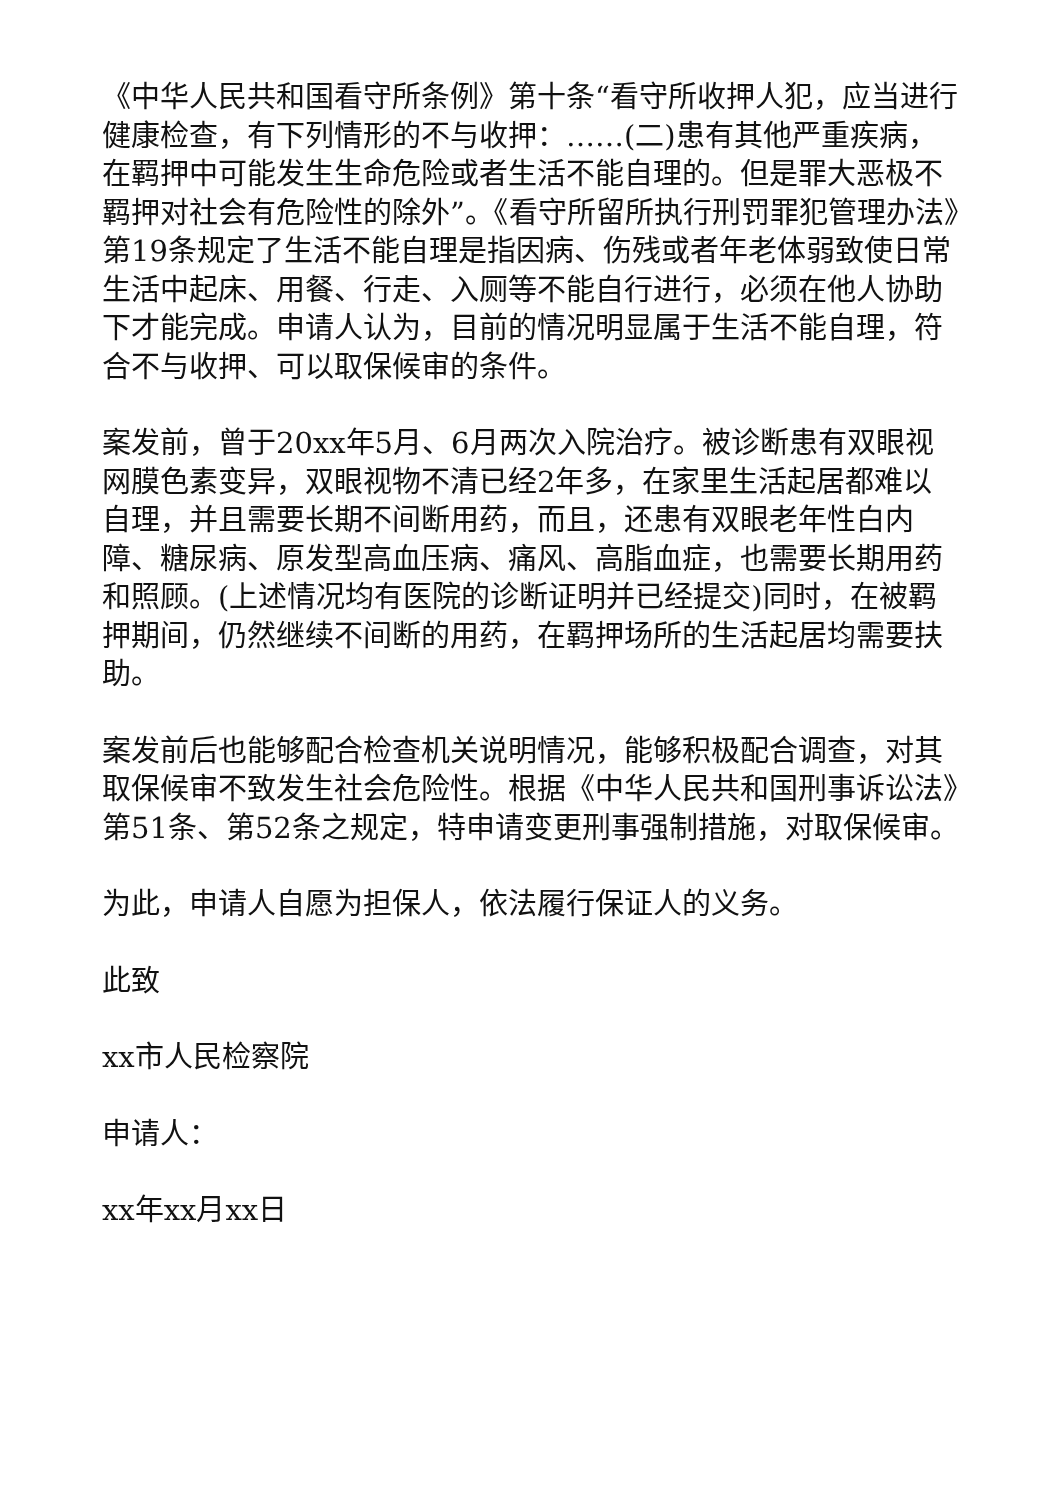《中华人民共和国看守所条例》第十条“看守所收押人犯，应当进行健康检查，有下列情形的不与收押：……(二)患有其他严重疾病，在羁押中可能发生生命危险或者生活不能自理的。但是罪大恶极不羁押对社会有危险性的除外”。《看守所留所执行刑罚罪犯管理办法》第19条规定了生活不能自理是指因病、伤残或者年老体弱致使日常生活中起床、用餐、行走、入厕等不能自行进行，必须在他人协助下才能完成。申请人认为，目前的情况明显属于生活不能自理，符合不与收押、可以取保候审的条件。
案发前，曾于20xx年5月、6月两次入院治疗。被诊断患有双眼视网膜色素变异，双眼视物不清已经2年多，在家里生活起居都难以自理，并且需要长期不间断用药，而且，还患有双眼老年性白内障、糖尿病、原发型高血压病、痛风、高脂血症，也需要长期用药和照顾。(上述情况均有医院的诊断证明并已经提交)同时，在被羁押期间，仍然继续不间断的用药，在羁押场所的生活起居均需要扶助。
案发前后也能够配合检查机关说明情况，能够积极配合调查，对其取保候审不致发生社会危险性。根据《中华人民共和国刑事诉讼法》第51条、第52条之规定，特申请变更刑事强制措施，对取保候审。
为此，申请人自愿为担保人，依法履行保证人的义务。
此致
xx市人民检察院
申请人：
xx年xx月xx日